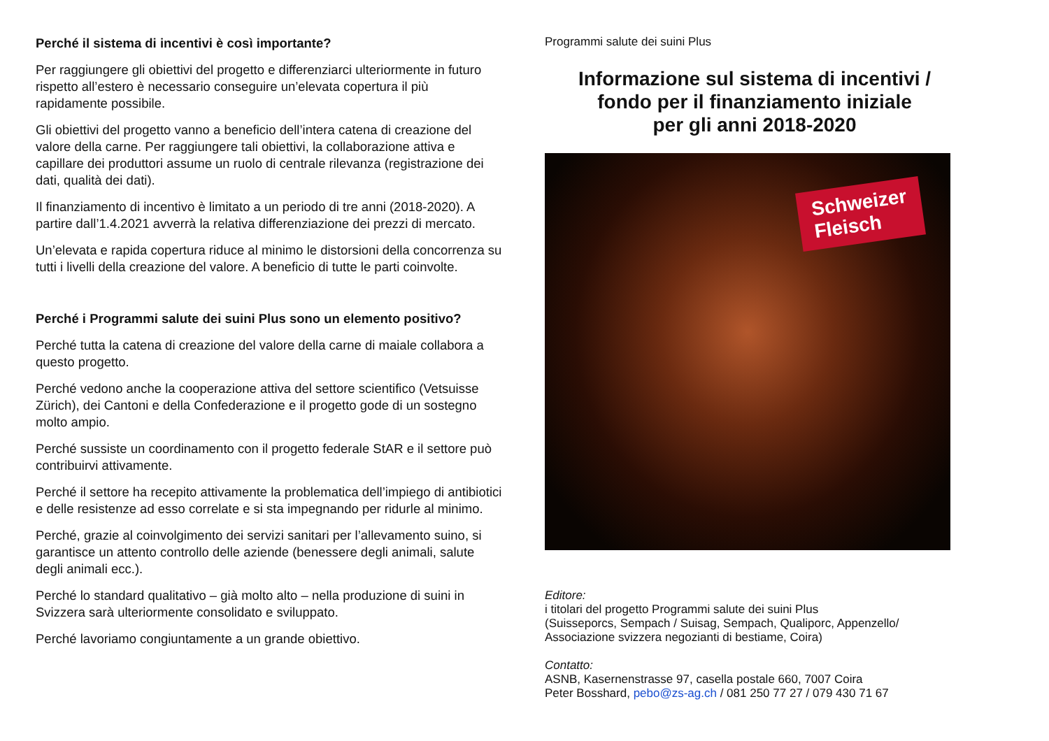Perché il sistema di incentivi è così importante?
Per raggiungere gli obiettivi del progetto e differenziarci ulteriormente in futuro rispetto all’estero è necessario conseguire un’elevata copertura il più rapidamente possibile.
Gli obiettivi del progetto vanno a beneficio dell’intera catena di creazione del valore della carne. Per raggiungere tali obiettivi, la collaborazione attiva e capillare dei produttori assume un ruolo di centrale rilevanza (registrazione dei dati, qualità dei dati).
Il finanziamento di incentivo è limitato a un periodo di tre anni (2018-2020). A partire dall’1.4.2021 avverrà la relativa differenziazione dei prezzi di mercato.
Un’elevata e rapida copertura riduce al minimo le distorsioni della concorrenza su tutti i livelli della creazione del valore. A beneficio di tutte le parti coinvolte.
Perché i Programmi salute dei suini Plus sono un elemento positivo?
Perché tutta la catena di creazione del valore della carne di maiale collabora a questo progetto.
Perché vedono anche la cooperazione attiva del settore scientifico (Vetsuisse Zürich), dei Cantoni e della Confederazione e il progetto gode di un sostegno molto ampio.
Perché sussiste un coordinamento con il progetto federale StAR e il settore può contribuirvi attivamente.
Perché il settore ha recepito attivamente la problematica dell’impiego di antibiotici e delle resistenze ad esso correlate e si sta impegnando per ridurle al minimo.
Perché, grazie al coinvolgimento dei servizi sanitari per l’allevamento suino, si garantisce un attento controllo delle aziende (benessere degli animali, salute degli animali ecc.).
Perché lo standard qualitativo – già molto alto – nella produzione di suini in Svizzera sarà ulteriormente consolidato e sviluppato.
Perché lavoriamo congiuntamente a un grande obiettivo.
Programmi salute dei suini Plus
Informazione sul sistema di incentivi /
fondo per il finanziamento iniziale
per gli anni 2018-2020
Schweizer
Fleisch
Editore:
i titolari del progetto Programmi salute dei suini Plus
(Suisseporcs, Sempach / Suisag, Sempach, Qualiporc, Appenzello/
Associazione svizzera negozianti di bestiame, Coira)
Contatto:
ASNB, Kasernenstrasse 97, casella postale 660, 7007 Coira
Peter Bosshard, pebo@zs-ag.ch / 081 250 77 27 / 079 430 71 67